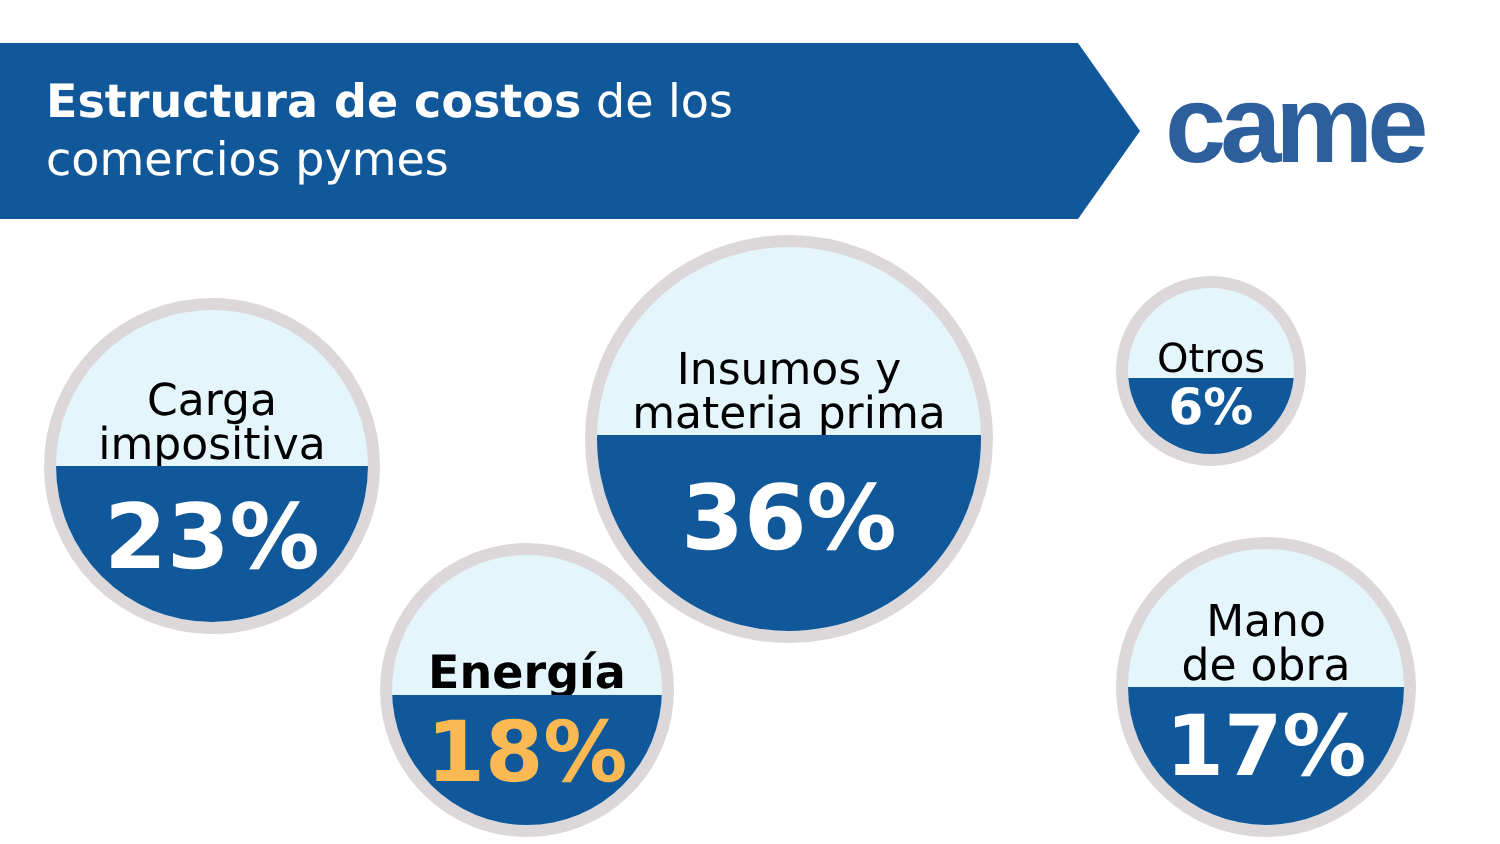Estructura de costos de los
comercios pymes
came
Carga
impositiva
23%
Insumos y
materia prima
36%
Otros
6%
Energía
18%
Mano
de obra
17%